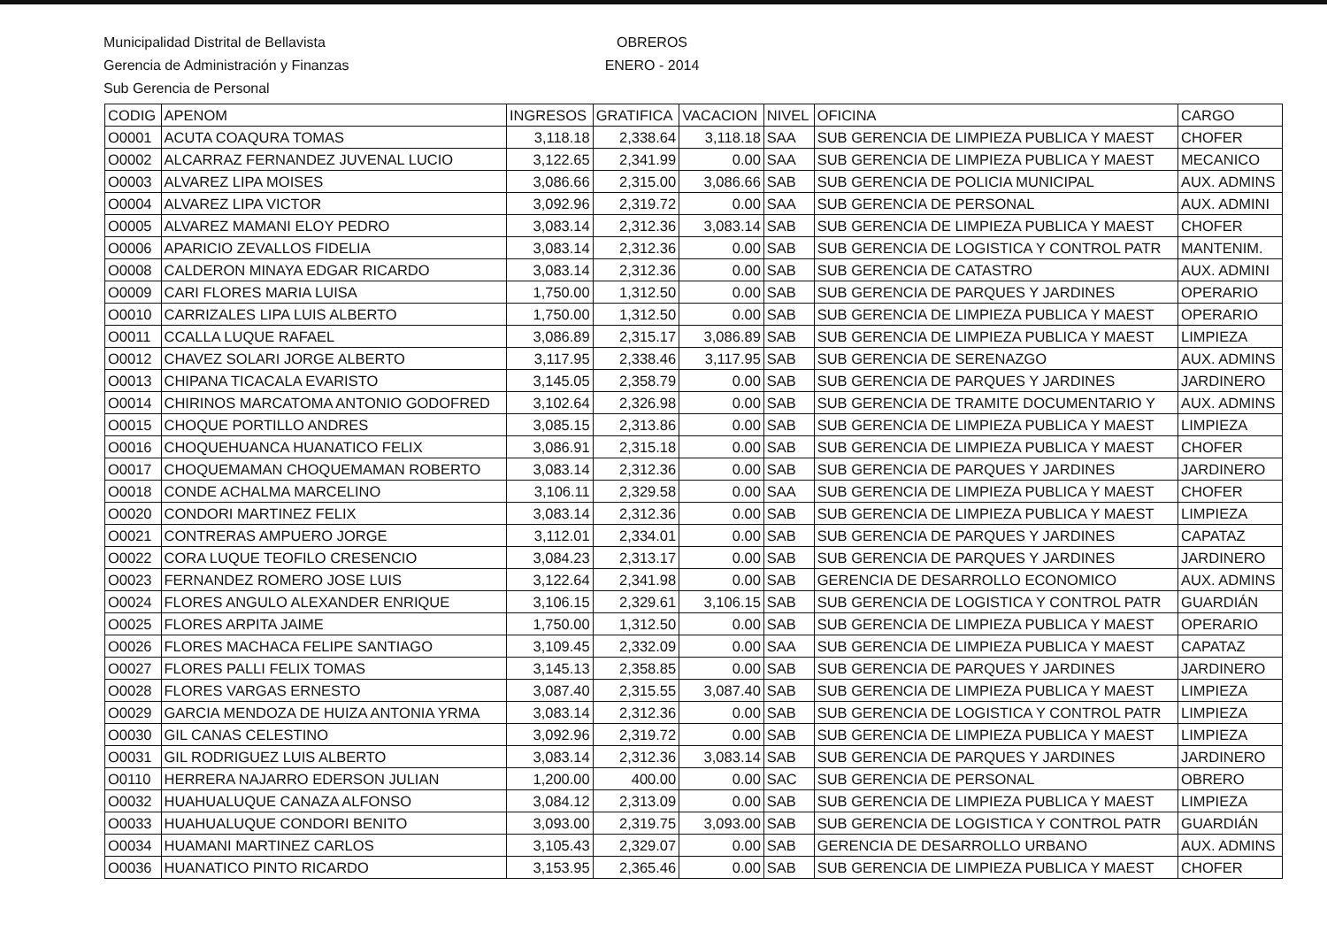Municipalidad Distrital de Bellavista
Gerencia de Administración y Finanzas
Sub Gerencia de Personal
OBREROS
ENERO - 2014
| CODIG | APENOM | INGRESOS | GRATIFICA | VACACION | NIVEL | OFICINA | CARGO |
| --- | --- | --- | --- | --- | --- | --- | --- |
| O0001 | ACUTA COAQURA TOMAS | 3,118.18 | 2,338.64 | 3,118.18 | SAA | SUB GERENCIA DE LIMPIEZA PUBLICA Y MAEST | CHOFER |
| O0002 | ALCARRAZ FERNANDEZ JUVENAL LUCIO | 3,122.65 | 2,341.99 | 0.00 | SAA | SUB GERENCIA DE LIMPIEZA PUBLICA Y MAEST | MECANICO |
| O0003 | ALVAREZ LIPA MOISES | 3,086.66 | 2,315.00 | 3,086.66 | SAB | SUB GERENCIA DE POLICIA MUNICIPAL | AUX. ADMINS |
| O0004 | ALVAREZ LIPA VICTOR | 3,092.96 | 2,319.72 | 0.00 | SAA | SUB GERENCIA DE PERSONAL | AUX. ADMINI |
| O0005 | ALVAREZ MAMANI ELOY PEDRO | 3,083.14 | 2,312.36 | 3,083.14 | SAB | SUB GERENCIA DE LIMPIEZA PUBLICA Y MAEST | CHOFER |
| O0006 | APARICIO ZEVALLOS FIDELIA | 3,083.14 | 2,312.36 | 0.00 | SAB | SUB GERENCIA DE LOGISTICA Y CONTROL PATR | MANTENIM. |
| O0008 | CALDERON MINAYA EDGAR RICARDO | 3,083.14 | 2,312.36 | 0.00 | SAB | SUB GERENCIA DE CATASTRO | AUX. ADMINI |
| O0009 | CARI FLORES MARIA LUISA | 1,750.00 | 1,312.50 | 0.00 | SAB | SUB GERENCIA DE PARQUES Y JARDINES | OPERARIO |
| O0010 | CARRIZALES LIPA LUIS ALBERTO | 1,750.00 | 1,312.50 | 0.00 | SAB | SUB GERENCIA DE LIMPIEZA PUBLICA Y MAEST | OPERARIO |
| O0011 | CCALLA LUQUE RAFAEL | 3,086.89 | 2,315.17 | 3,086.89 | SAB | SUB GERENCIA DE LIMPIEZA PUBLICA Y MAEST | LIMPIEZA |
| O0012 | CHAVEZ SOLARI JORGE ALBERTO | 3,117.95 | 2,338.46 | 3,117.95 | SAB | SUB GERENCIA DE SERENAZGO | AUX. ADMINS |
| O0013 | CHIPANA TICACALA EVARISTO | 3,145.05 | 2,358.79 | 0.00 | SAB | SUB GERENCIA DE PARQUES Y JARDINES | JARDINERO |
| O0014 | CHIRINOS MARCATOMA ANTONIO GODOFRED | 3,102.64 | 2,326.98 | 0.00 | SAB | SUB GERENCIA DE TRAMITE DOCUMENTARIO Y | AUX. ADMINS |
| O0015 | CHOQUE PORTILLO ANDRES | 3,085.15 | 2,313.86 | 0.00 | SAB | SUB GERENCIA DE LIMPIEZA PUBLICA Y MAEST | LIMPIEZA |
| O0016 | CHOQUEHUANCA HUANATICO FELIX | 3,086.91 | 2,315.18 | 0.00 | SAB | SUB GERENCIA DE LIMPIEZA PUBLICA Y MAEST | CHOFER |
| O0017 | CHOQUEMAMAN CHOQUEMAMAN ROBERTO | 3,083.14 | 2,312.36 | 0.00 | SAB | SUB GERENCIA DE PARQUES Y JARDINES | JARDINERO |
| O0018 | CONDE ACHALMA MARCELINO | 3,106.11 | 2,329.58 | 0.00 | SAA | SUB GERENCIA DE LIMPIEZA PUBLICA Y MAEST | CHOFER |
| O0020 | CONDORI MARTINEZ FELIX | 3,083.14 | 2,312.36 | 0.00 | SAB | SUB GERENCIA DE LIMPIEZA PUBLICA Y MAEST | LIMPIEZA |
| O0021 | CONTRERAS AMPUERO JORGE | 3,112.01 | 2,334.01 | 0.00 | SAB | SUB GERENCIA DE PARQUES Y JARDINES | CAPATAZ |
| O0022 | CORA LUQUE TEOFILO CRESENCIO | 3,084.23 | 2,313.17 | 0.00 | SAB | SUB GERENCIA DE PARQUES Y JARDINES | JARDINERO |
| O0023 | FERNANDEZ ROMERO JOSE LUIS | 3,122.64 | 2,341.98 | 0.00 | SAB | GERENCIA DE DESARROLLO ECONOMICO | AUX. ADMINS |
| O0024 | FLORES ANGULO ALEXANDER ENRIQUE | 3,106.15 | 2,329.61 | 3,106.15 | SAB | SUB GERENCIA DE LOGISTICA Y CONTROL PATR | GUARDIÁN |
| O0025 | FLORES ARPITA JAIME | 1,750.00 | 1,312.50 | 0.00 | SAB | SUB GERENCIA DE LIMPIEZA PUBLICA Y MAEST | OPERARIO |
| O0026 | FLORES MACHACA FELIPE SANTIAGO | 3,109.45 | 2,332.09 | 0.00 | SAA | SUB GERENCIA DE LIMPIEZA PUBLICA Y MAEST | CAPATAZ |
| O0027 | FLORES PALLI FELIX TOMAS | 3,145.13 | 2,358.85 | 0.00 | SAB | SUB GERENCIA DE PARQUES Y JARDINES | JARDINERO |
| O0028 | FLORES VARGAS ERNESTO | 3,087.40 | 2,315.55 | 3,087.40 | SAB | SUB GERENCIA DE LIMPIEZA PUBLICA Y MAEST | LIMPIEZA |
| O0029 | GARCIA MENDOZA DE HUIZA ANTONIA YRMA | 3,083.14 | 2,312.36 | 0.00 | SAB | SUB GERENCIA DE LOGISTICA Y CONTROL PATR | LIMPIEZA |
| O0030 | GIL CANAS CELESTINO | 3,092.96 | 2,319.72 | 0.00 | SAB | SUB GERENCIA DE LIMPIEZA PUBLICA Y MAEST | LIMPIEZA |
| O0031 | GIL RODRIGUEZ LUIS ALBERTO | 3,083.14 | 2,312.36 | 3,083.14 | SAB | SUB GERENCIA DE PARQUES Y JARDINES | JARDINERO |
| O0110 | HERRERA NAJARRO EDERSON JULIAN | 1,200.00 | 400.00 | 0.00 | SAC | SUB GERENCIA DE PERSONAL | OBRERO |
| O0032 | HUAHUALUQUE CANAZA ALFONSO | 3,084.12 | 2,313.09 | 0.00 | SAB | SUB GERENCIA DE LIMPIEZA PUBLICA Y MAEST | LIMPIEZA |
| O0033 | HUAHUALUQUE CONDORI BENITO | 3,093.00 | 2,319.75 | 3,093.00 | SAB | SUB GERENCIA DE LOGISTICA Y CONTROL PATR | GUARDIÁN |
| O0034 | HUAMANI MARTINEZ CARLOS | 3,105.43 | 2,329.07 | 0.00 | SAB | GERENCIA DE DESARROLLO URBANO | AUX. ADMINS |
| O0036 | HUANATICO PINTO RICARDO | 3,153.95 | 2,365.46 | 0.00 | SAB | SUB GERENCIA DE LIMPIEZA PUBLICA Y MAEST | CHOFER |